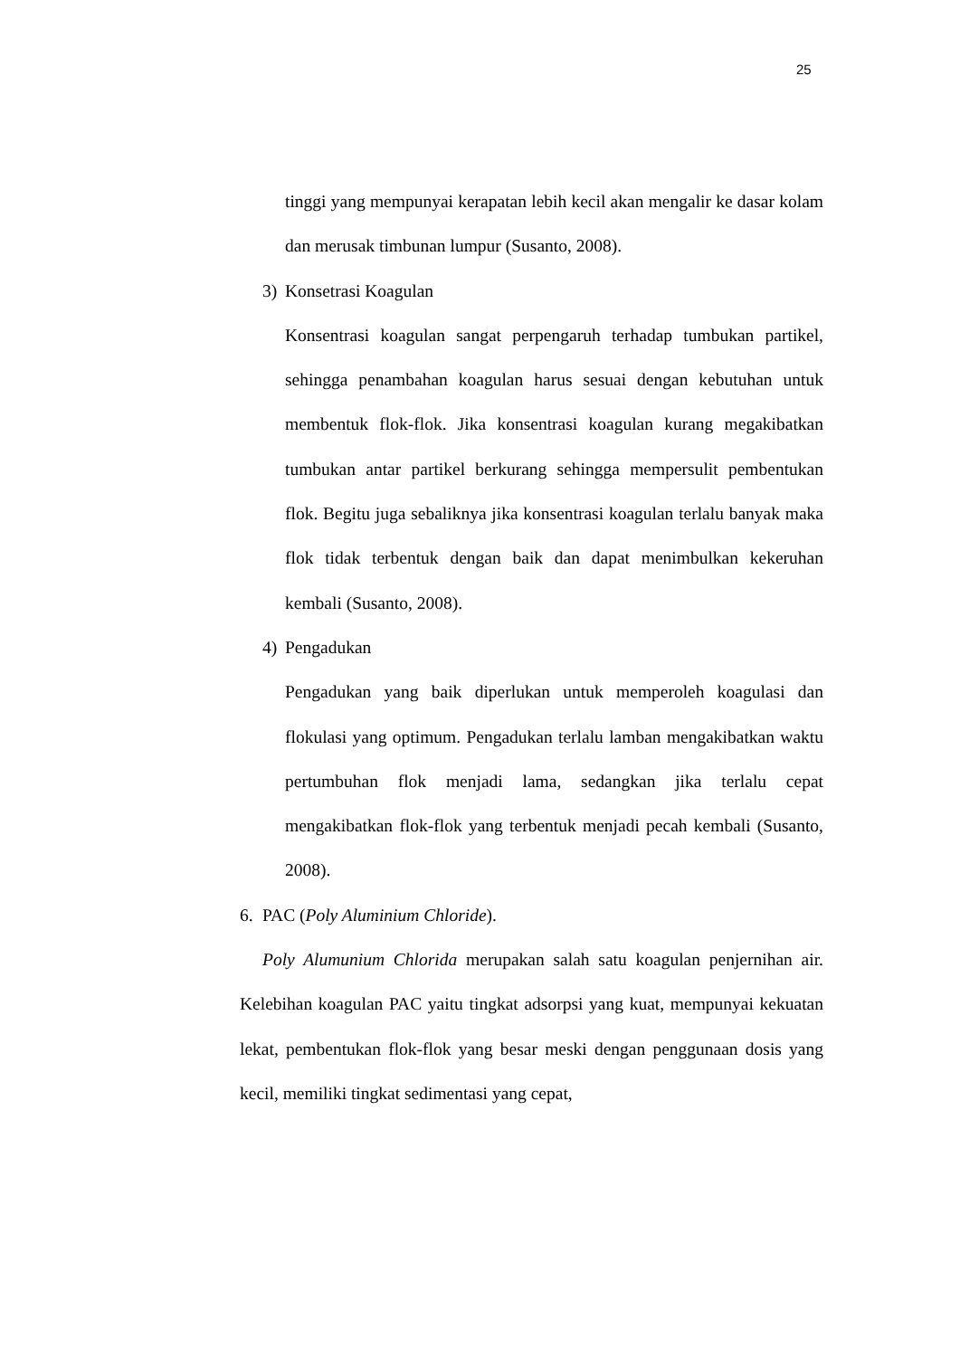25
tinggi yang mempunyai kerapatan lebih kecil akan mengalir ke dasar kolam dan merusak timbunan lumpur (Susanto, 2008).
3) Konsetrasi Koagulan
Konsentrasi koagulan sangat perpengaruh terhadap tumbukan partikel, sehingga penambahan koagulan harus sesuai dengan kebutuhan untuk membentuk flok-flok. Jika konsentrasi koagulan kurang megakibatkan tumbukan antar partikel berkurang sehingga mempersulit pembentukan flok. Begitu juga sebaliknya jika konsentrasi koagulan terlalu banyak maka flok tidak terbentuk dengan baik dan dapat menimbulkan kekeruhan kembali (Susanto, 2008).
4) Pengadukan
Pengadukan yang baik diperlukan untuk memperoleh koagulasi dan flokulasi yang optimum. Pengadukan terlalu lamban mengakibatkan waktu pertumbuhan flok menjadi lama, sedangkan jika terlalu cepat mengakibatkan flok-flok yang terbentuk menjadi pecah kembali (Susanto, 2008).
6. PAC (Poly Aluminium Chloride).
Poly Alumunium Chlorida merupakan salah satu koagulan penjernihan air. Kelebihan koagulan PAC yaitu tingkat adsorpsi yang kuat, mempunyai kekuatan lekat, pembentukan flok-flok yang besar meski dengan penggunaan dosis yang kecil, memiliki tingkat sedimentasi yang cepat,